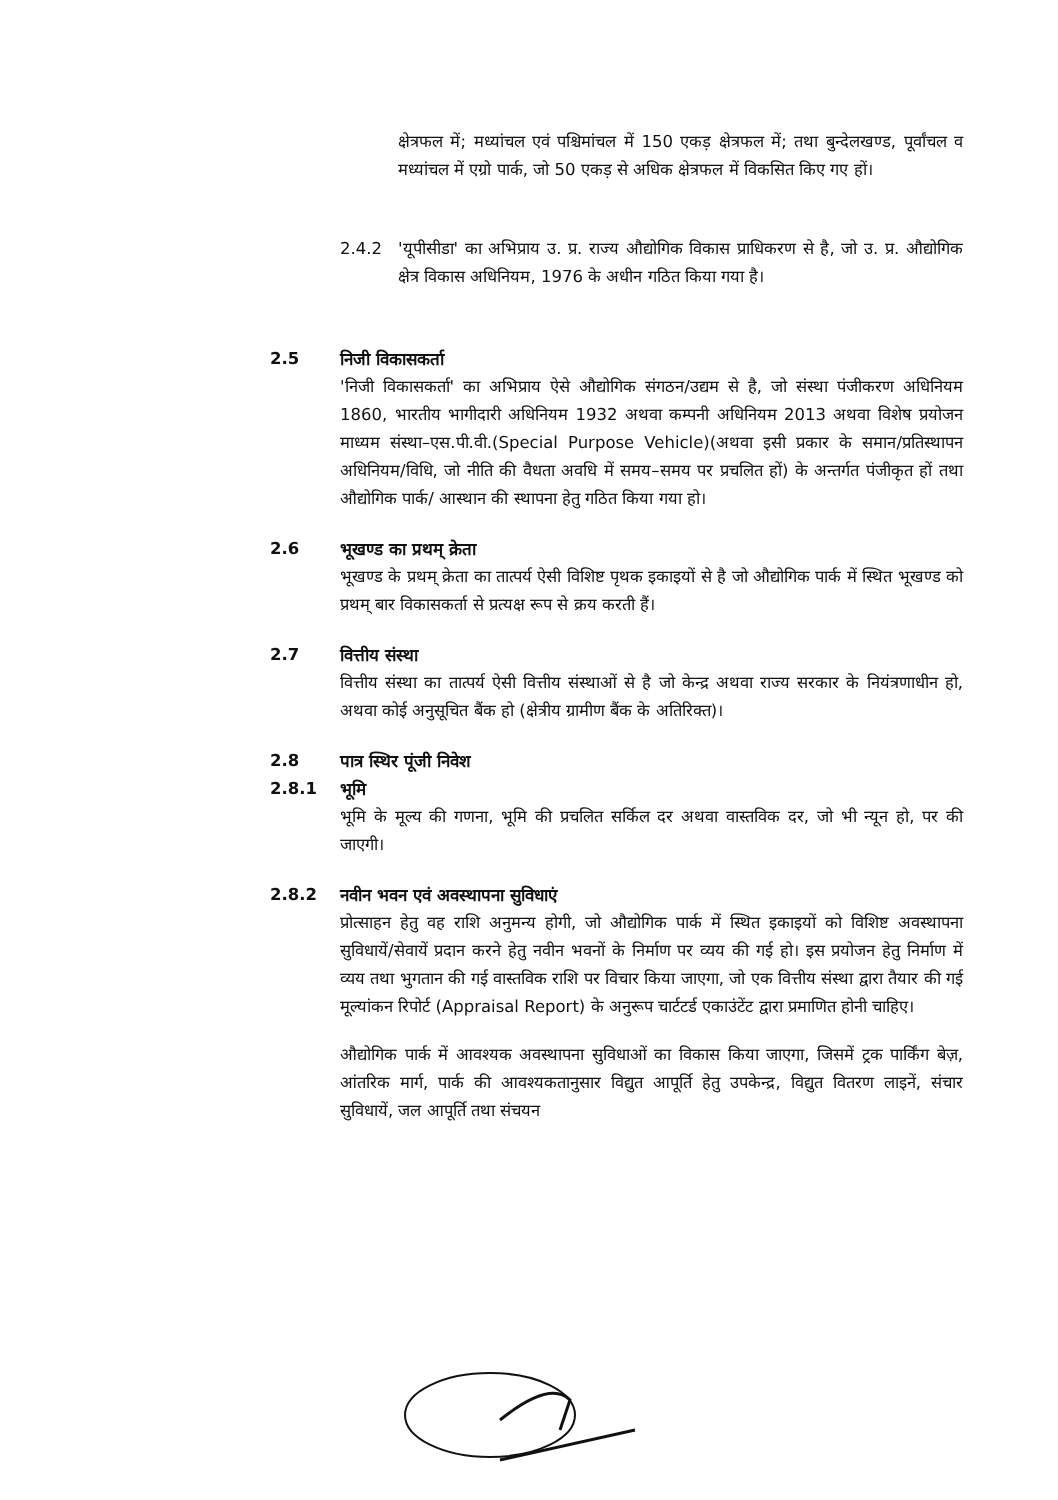क्षेत्रफल में; मध्यांचल एवं पश्चिमांचल में 150 एकड़ क्षेत्रफल में; तथा बुन्देलखण्ड, पूर्वांचल व मध्यांचल में एग्रो पार्क, जो 50 एकड़ से अधिक क्षेत्रफल में विकसित किए गए हों।
2.4.2 'यूपीसीडा' का अभिप्राय उ. प्र. राज्य औद्योगिक विकास प्राधिकरण से है, जो उ. प्र. औद्योगिक क्षेत्र विकास अधिनियम, 1976 के अधीन गठित किया गया है।
2.5 निजी विकासकर्ता
'निजी विकासकर्ता' का अभिप्राय ऐसे औद्योगिक संगठन/उद्यम से है, जो संस्था पंजीकरण अधिनियम 1860, भारतीय भागीदारी अधिनियम 1932 अथवा कम्पनी अधिनियम 2013 अथवा विशेष प्रयोजन माध्यम संस्था–एस.पी.वी.(Special Purpose Vehicle)(अथवा इसी प्रकार के समान/प्रतिस्थापन अधिनियम/विधि, जो नीति की वैधता अवधि में समय–समय पर प्रचलित हों) के अन्तर्गत पंजीकृत हों तथा औद्योगिक पार्क/ आस्थान की स्थापना हेतु गठित किया गया हो।
2.6 भूखण्ड का प्रथम् क्रेता
भूखण्ड के प्रथम् क्रेता का तात्पर्य ऐसी विशिष्ट पृथक इकाइयों से है जो औद्योगिक पार्क में स्थित भूखण्ड को प्रथम् बार विकासकर्ता से प्रत्यक्ष रूप से क्रय करती हैं।
2.7 वित्तीय संस्था
वित्तीय संस्था का तात्पर्य ऐसी वित्तीय संस्थाओं से है जो केन्द्र अथवा राज्य सरकार के नियंत्रणाधीन हो, अथवा कोई अनुसूचित बैंक हो (क्षेत्रीय ग्रामीण बैंक के अतिरिक्त)।
2.8 पात्र स्थिर पूंजी निवेश
2.8.1 भूमि
भूमि के मूल्य की गणना, भूमि की प्रचलित सर्किल दर अथवा वास्तविक दर, जो भी न्यून हो, पर की जाएगी।
2.8.2 नवीन भवन एवं अवस्थापना सुविधाएं
प्रोत्साहन हेतु वह राशि अनुमन्य होगी, जो औद्योगिक पार्क में स्थित इकाइयों को विशिष्ट अवस्थापना सुविधायें/सेवायें प्रदान करने हेतु नवीन भवनों के निर्माण पर व्यय की गई हो। इस प्रयोजन हेतु निर्माण में व्यय तथा भुगतान की गई वास्तविक राशि पर विचार किया जाएगा, जो एक वित्तीय संस्था द्वारा तैयार की गई मूल्यांकन रिपोर्ट (Appraisal Report) के अनुरूप चार्टटर्ड एकाउंटेंट द्वारा प्रमाणित होनी चाहिए।
औद्योगिक पार्क में आवश्यक अवस्थापना सुविधाओं का विकास किया जाएगा, जिसमें ट्रक पार्किंग बेज़, आंतरिक मार्ग, पार्क की आवश्यकतानुसार विद्युत आपूर्ति हेतु उपकेन्द्र, विद्युत वितरण लाइनें, संचार सुविधायें, जल आपूर्ति तथा संचयन